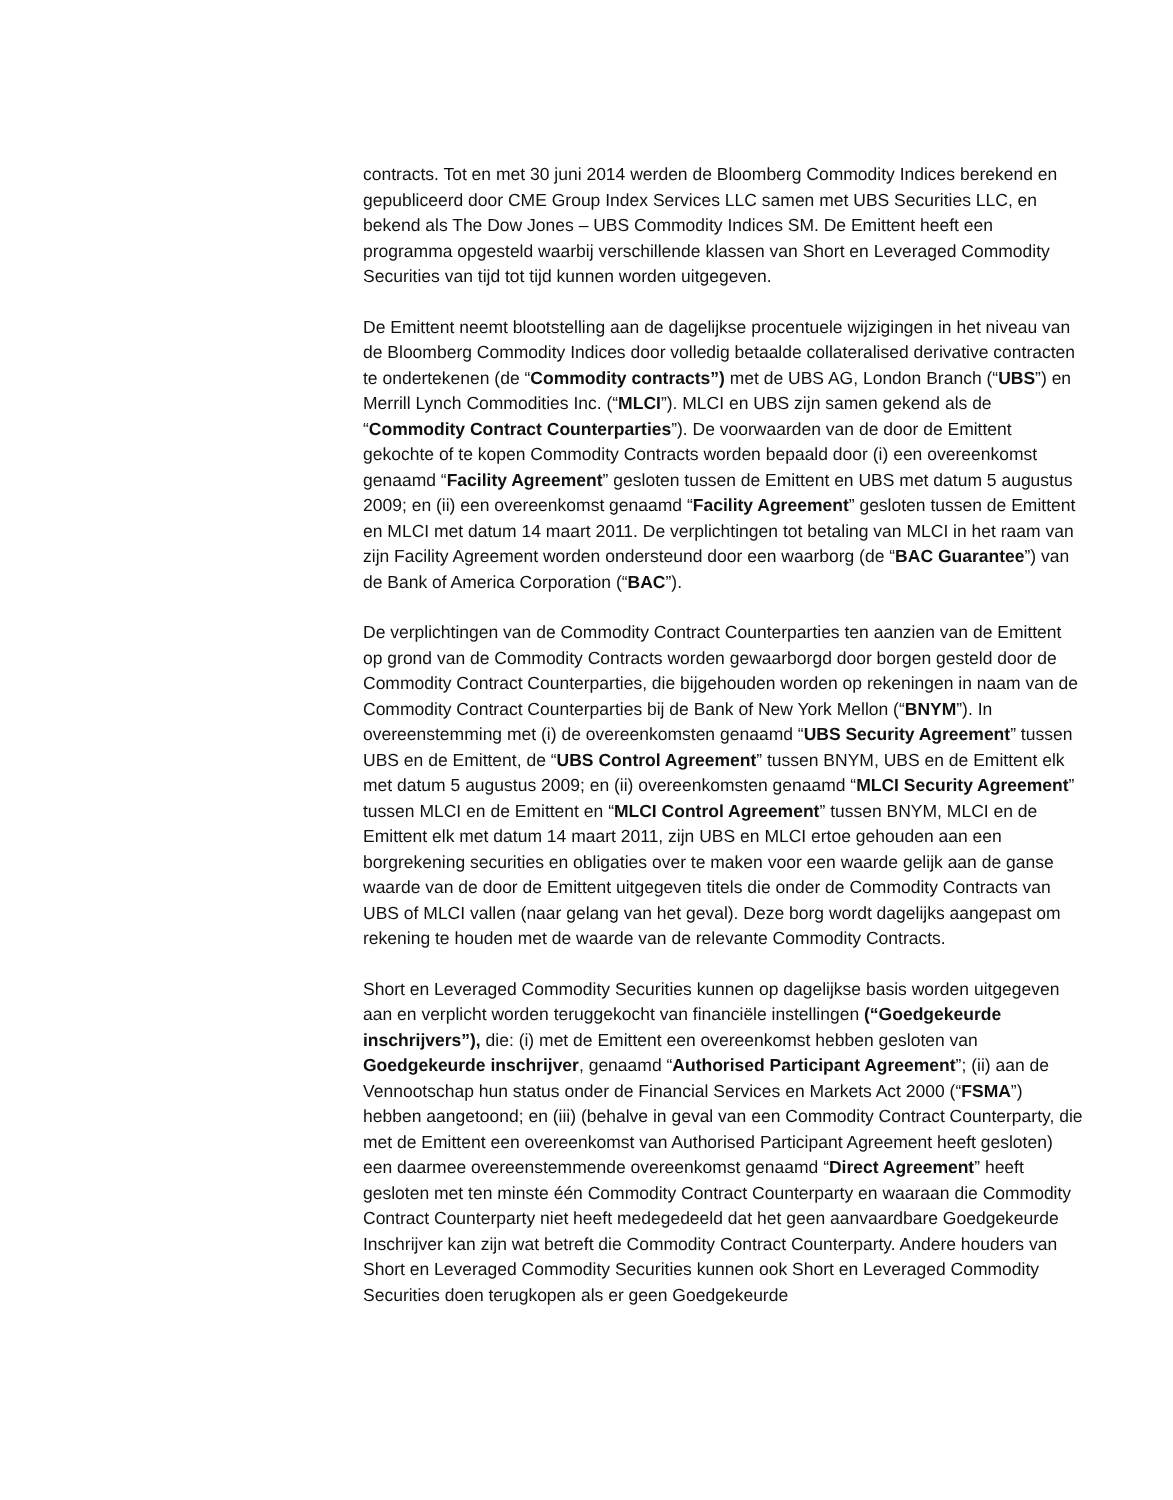contracts. Tot en met 30 juni 2014 werden de Bloomberg Commodity Indices berekend en gepubliceerd door CME Group Index Services LLC samen met UBS Securities LLC, en bekend als The Dow Jones – UBS Commodity Indices SM. De Emittent heeft een programma opgesteld waarbij verschillende klassen van Short en Leveraged Commodity Securities van tijd tot tijd kunnen worden uitgegeven.
De Emittent neemt blootstelling aan de dagelijkse procentuele wijzigingen in het niveau van de Bloomberg Commodity Indices door volledig betaalde collateralised derivative contracten te ondertekenen (de “Commodity contracts”) met de UBS AG, London Branch (“UBS”) en Merrill Lynch Commodities Inc. (“MLCI”). MLCI en UBS zijn samen gekend als de “Commodity Contract Counterparties”). De voorwaarden van de door de Emittent gekochte of te kopen Commodity Contracts worden bepaald door (i) een overeenkomst genaamd “Facility Agreement” gesloten tussen de Emittent en UBS met datum 5 augustus 2009; en (ii) een overeenkomst genaamd “Facility Agreement” gesloten tussen de Emittent en MLCI met datum 14 maart 2011. De verplichtingen tot betaling van MLCI in het raam van zijn Facility Agreement worden ondersteund door een waarborg (de “BAC Guarantee”) van de Bank of America Corporation (“BAC”).
De verplichtingen van de Commodity Contract Counterparties ten aanzien van de Emittent op grond van de Commodity Contracts worden gewaarborgd door borgen gesteld door de Commodity Contract Counterparties, die bijgehouden worden op rekeningen in naam van de Commodity Contract Counterparties bij de Bank of New York Mellon (“BNYM”). In overeenstemming met (i) de overeenkomsten genaamd “UBS Security Agreement” tussen UBS en de Emittent, de “UBS Control Agreement” tussen BNYM, UBS en de Emittent elk met datum 5 augustus 2009; en (ii) overeenkomsten genaamd “MLCI Security Agreement” tussen MLCI en de Emittent en “MLCI Control Agreement” tussen BNYM, MLCI en de Emittent elk met datum 14 maart 2011, zijn UBS en MLCI ertoe gehouden aan een borgrekening securities en obligaties over te maken voor een waarde gelijk aan de ganse waarde van de door de Emittent uitgegeven titels die onder de Commodity Contracts van UBS of MLCI vallen (naar gelang van het geval). Deze borg wordt dagelijks aangepast om rekening te houden met de waarde van de relevante Commodity Contracts.
Short en Leveraged Commodity Securities kunnen op dagelijkse basis worden uitgegeven aan en verplicht worden teruggekocht van financiële instellingen (“Goedgekeurde inschrijvers”), die: (i) met de Emittent een overeenkomst hebben gesloten van Goedgekeurde inschrijver, genaamd “Authorised Participant Agreement”; (ii) aan de Vennootschap hun status onder de Financial Services en Markets Act 2000 (“FSMA”) hebben aangetoond; en (iii) (behalve in geval van een Commodity Contract Counterparty, die met de Emittent een overeenkomst van Authorised Participant Agreement heeft gesloten) een daarmee overeenstemmende overeenkomst genaamd “Direct Agreement” heeft gesloten met ten minste één Commodity Contract Counterparty en waaraan die Commodity Contract Counterparty niet heeft medegedeeld dat het geen aanvaardbare Goedgekeurde Inschrijver kan zijn wat betreft die Commodity Contract Counterparty. Andere houders van Short en Leveraged Commodity Securities kunnen ook Short en Leveraged Commodity Securities doen terugkopen als er geen Goedgekeurde